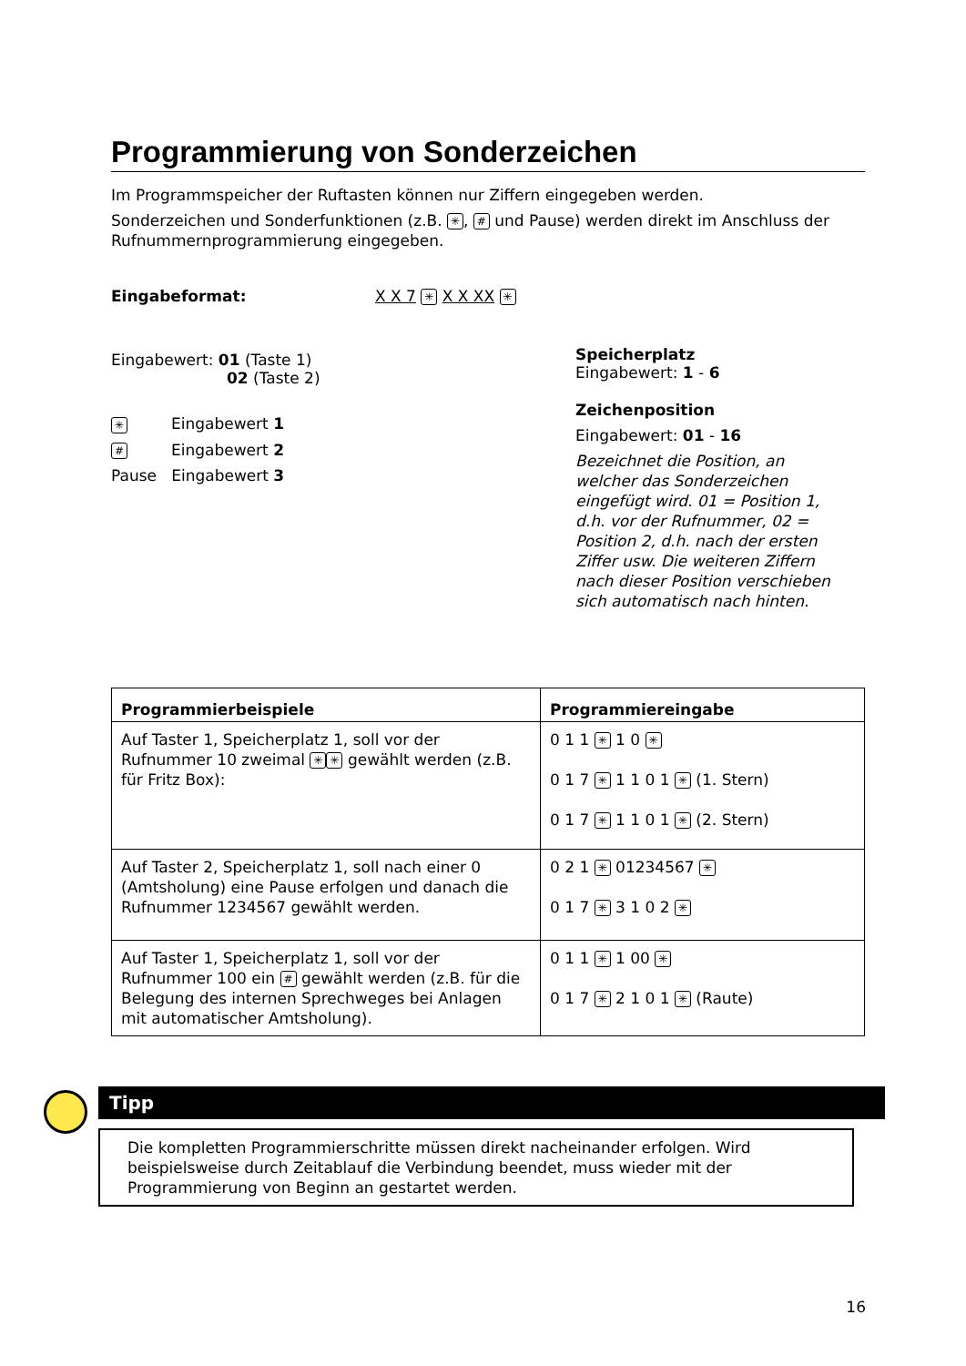Programmierung von Sonderzeichen
Im Programmspeicher der Ruftasten können nur Ziffern eingegeben werden.
Sonderzeichen und Sonderfunktionen (z.B. ✳, # und Pause) werden direkt im Anschluss der Rufnummernprogrammierung eingegeben.
Eingabeformat: X X 7 ✳ X X XX ✳
Eingabewert: 01 (Taste 1)
02 (Taste 2)
✳ Eingabewert 1
# Eingabewert 2
Pause Eingabewert 3
Speicherplatz
Eingabewert: 1 - 6
Zeichenposition
Eingabewert: 01 - 16
Bezeichnet die Position, an welcher das Sonderzeichen eingefügt wird. 01 = Position 1, d.h. vor der Rufnummer, 02 = Position 2, d.h. nach der ersten Ziffer usw. Die weiteren Ziffern nach dieser Position verschieben sich automatisch nach hinten.
| Programmierbeispiele | Programmiereingabe |
| --- | --- |
| Auf Taster 1, Speicherplatz 1, soll vor der Rufnummer 10 zweimal ✳ ✳ gewählt werden (z.B. für Fritz Box): | 0 1 1 ✳ 1 0 ✳ 0 1 7 ✳ 1 1 0 1 ✳ (1. Stern) 0 1 7 ✳ 1 1 0 1 ✳ (2. Stern) |
| Auf Taster 2, Speicherplatz 1, soll nach einer 0 (Amtsholung) eine Pause erfolgen und danach die Rufnummer 1234567 gewählt werden. | 0 2 1 ✳ 01234567 ✳ 0 1 7 ✳ 3 1 0 2 ✳ |
| Auf Taster 1, Speicherplatz 1, soll vor der Rufnummer 100 ein # gewählt werden (z.B. für die Belegung des internen Sprechweges bei Anlagen mit automatischer Amtsholung). | 0 1 1 ✳ 1 00 ✳ 0 1 7 ✳ 2 1 0 1 ✳ (Raute) |
Tipp
Die kompletten Programmierschritte müssen direkt nacheinander erfolgen. Wird beispielsweise durch Zeitablauf die Verbindung beendet, muss wieder mit der Programmierung von Beginn an gestartet werden.
16